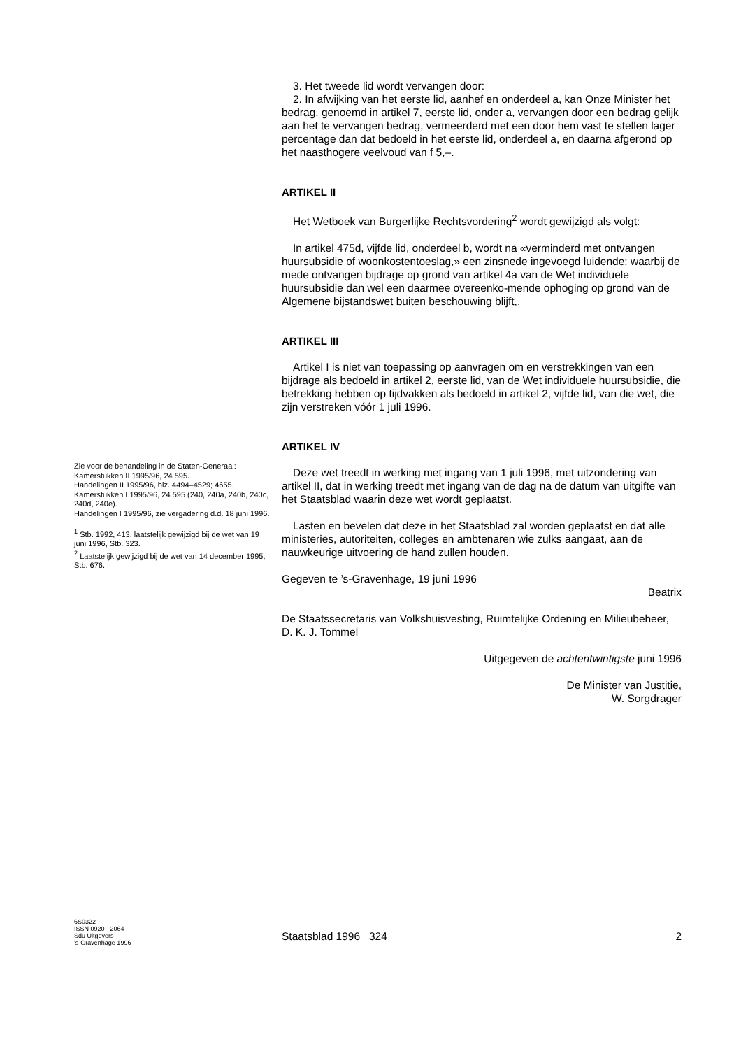3. Het tweede lid wordt vervangen door:
2. In afwijking van het eerste lid, aanhef en onderdeel a, kan Onze Minister het bedrag, genoemd in artikel 7, eerste lid, onder a, vervangen door een bedrag gelijk aan het te vervangen bedrag, vermeerderd met een door hem vast te stellen lager percentage dan dat bedoeld in het eerste lid, onderdeel a, en daarna afgerond op het naasthogere veelvoud van f 5,–.
ARTIKEL II
Het Wetboek van Burgerlijke Rechtsvordering<sup>2</sup> wordt gewijzigd als volgt:
In artikel 475d, vijfde lid, onderdeel b, wordt na «verminderd met ontvangen huursubsidie of woonkostentoeslag,» een zinsnede ingevoegd luidende: waarbij de mede ontvangen bijdrage op grond van artikel 4a van de Wet individuele huursubsidie dan wel een daarmee overeenko-mende ophoging op grond van de Algemene bijstandswet buiten beschouwing blijft,.
ARTIKEL III
Artikel I is niet van toepassing op aanvragen om en verstrekkingen van een bijdrage als bedoeld in artikel 2, eerste lid, van de Wet individuele huursubsidie, die betrekking hebben op tijdvakken als bedoeld in artikel 2, vijfde lid, van die wet, die zijn verstreken vóór 1 juli 1996.
ARTIKEL IV
Deze wet treedt in werking met ingang van 1 juli 1996, met uitzondering van artikel II, dat in werking treedt met ingang van de dag na de datum van uitgifte van het Staatsblad waarin deze wet wordt geplaatst.
Lasten en bevelen dat deze in het Staatsblad zal worden geplaatst en dat alle ministeries, autoriteiten, colleges en ambtenaren wie zulks aangaat, aan de nauwkeurige uitvoering de hand zullen houden.
Gegeven te ’s-Gravenhage, 19 juni 1996
Beatrix
De Staatssecretaris van Volkshuisvesting, Ruimtelijke Ordening en Milieubeheer,
D. K. J. Tommel
Uitgegeven de achtentwintigste juni 1996
De Minister van Justitie,
W. Sorgdrager
Zie voor de behandeling in de Staten-Generaal:
Kamerstukken II 1995/96, 24 595.
Handelingen II 1995/96, blz. 4494–4529; 4655.
Kamerstukken I 1995/96, 24 595 (240, 240a, 240b, 240c, 240d, 240e).
Handelingen I 1995/96, zie vergadering d.d. 18 juni 1996.
<sup>1</sup> Stb. 1992, 413, laatstelijk gewijzigd bij de wet van 19 juni 1996, Stb. 323.
<sup>2</sup> Laatstelijk gewijzigd bij de wet van 14 december 1995, Stb. 676.
6S0322
ISSN 0920 - 2064
Sdu Uitgevers
’s-Gravenhage 1996
Staatsblad 1996 324 2